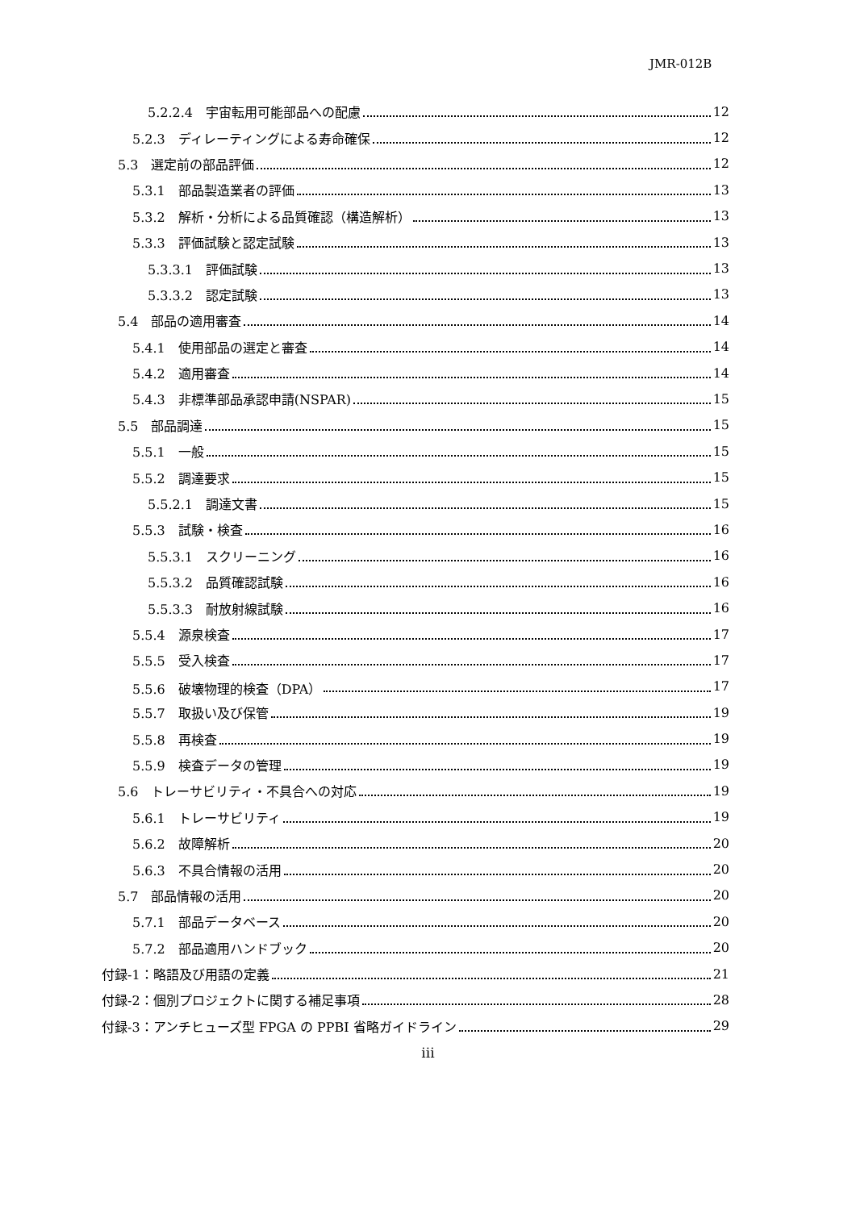JMR-012B
5.2.2.4　宇宙転用可能部品への配慮 12
5.2.3　ディレーティングによる寿命確保 12
5.3　選定前の部品評価 12
5.3.1　部品製造業者の評価 13
5.3.2　解析・分析による品質確認（構造解析） 13
5.3.3　評価試験と認定試験 13
5.3.3.1　評価試験 13
5.3.3.2　認定試験 13
5.4　部品の適用審査 14
5.4.1　使用部品の選定と審査 14
5.4.2　適用審査 14
5.4.3　非標準部品承認申請(NSPAR) 15
5.5　部品調達 15
5.5.1　一般 15
5.5.2　調達要求 15
5.5.2.1　調達文書 15
5.5.3　試験・検査 16
5.5.3.1　スクリーニング 16
5.5.3.2　品質確認試験 16
5.5.3.3　耐放射線試験 16
5.5.4　源泉検査 17
5.5.5　受入検査 17
5.5.6　破壊物理的検査（DPA） 17
5.5.7　取扱い及び保管 19
5.5.8　再検査 19
5.5.9　検査データの管理 19
5.6　トレーサビリティ・不具合への対応 19
5.6.1　トレーサビリティ 19
5.6.2　故障解析 20
5.6.3　不具合情報の活用 20
5.7　部品情報の活用 20
5.7.1　部品データベース 20
5.7.2　部品適用ハンドブック 20
付録-1：略語及び用語の定義 21
付録-2：個別プロジェクトに関する補足事項 28
付録-3：アンチヒューズ型 FPGA の PPBI 省略ガイドライン 29
iii